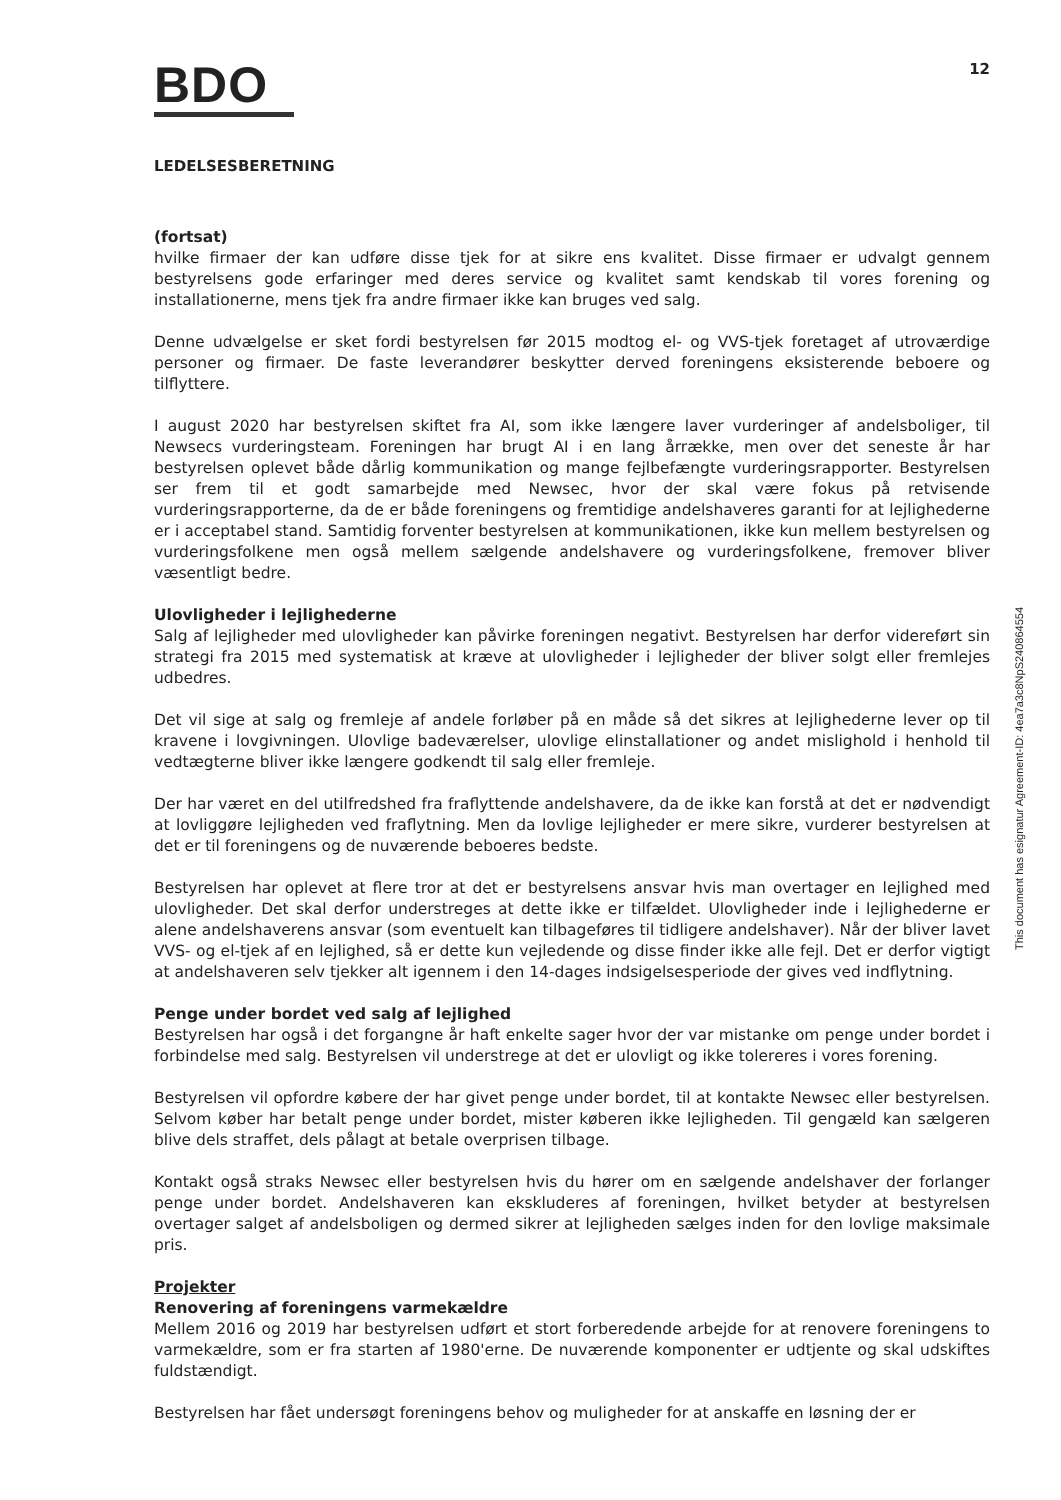BDO
12
LEDELSESBERETNING
(fortsat)
hvilke firmaer der kan udføre disse tjek for at sikre ens kvalitet. Disse firmaer er udvalgt gennem bestyrelsens gode erfaringer med deres service og kvalitet samt kendskab til vores forening og installationerne, mens tjek fra andre firmaer ikke kan bruges ved salg.
Denne udvælgelse er sket fordi bestyrelsen før 2015 modtog el- og VVS-tjek foretaget af utroværdige personer og firmaer. De faste leverandører beskytter derved foreningens eksisterende beboere og tilflyttere.
I august 2020 har bestyrelsen skiftet fra AI, som ikke længere laver vurderinger af andelsboliger, til Newsecs vurderingsteam. Foreningen har brugt AI i en lang årrække, men over det seneste år har bestyrelsen oplevet både dårlig kommunikation og mange fejlbefængte vurderingsrapporter. Bestyrelsen ser frem til et godt samarbejde med Newsec, hvor der skal være fokus på retvisende vurderingsrapporterne, da de er både foreningens og fremtidige andelshaveres garanti for at lejlighederne er i acceptabel stand. Samtidig forventer bestyrelsen at kommunikationen, ikke kun mellem bestyrelsen og vurderingsfolkene men også mellem sælgende andelshavere og vurderingsfolkene, fremover bliver væsentligt bedre.
Ulovligheder i lejlighederne
Salg af lejligheder med ulovligheder kan påvirke foreningen negativt. Bestyrelsen har derfor videreført sin strategi fra 2015 med systematisk at kræve at ulovligheder i lejligheder der bliver solgt eller fremlejes udbedres.
Det vil sige at salg og fremleje af andele forløber på en måde så det sikres at lejlighederne lever op til kravene i lovgivningen. Ulovlige badeværelser, ulovlige elinstallationer og andet mislighold i henhold til vedtægterne bliver ikke længere godkendt til salg eller fremleje.
Der har været en del utilfredshed fra fraflyttende andelshavere, da de ikke kan forstå at det er nødvendigt at lovliggøre lejligheden ved fraflytning. Men da lovlige lejligheder er mere sikre, vurderer bestyrelsen at det er til foreningens og de nuværende beboeres bedste.
Bestyrelsen har oplevet at flere tror at det er bestyrelsens ansvar hvis man overtager en lejlighed med ulovligheder. Det skal derfor understreges at dette ikke er tilfældet. Ulovligheder inde i lejlighederne er alene andelshaverens ansvar (som eventuelt kan tilbageføres til tidligere andelshaver). Når der bliver lavet VVS- og el-tjek af en lejlighed, så er dette kun vejledende og disse finder ikke alle fejl. Det er derfor vigtigt at andelshaveren selv tjekker alt igennem i den 14-dages indsigelsesperiode der gives ved indflytning.
Penge under bordet ved salg af lejlighed
Bestyrelsen har også i det forgangne år haft enkelte sager hvor der var mistanke om penge under bordet i forbindelse med salg. Bestyrelsen vil understrege at det er ulovligt og ikke tolereres i vores forening.
Bestyrelsen vil opfordre købere der har givet penge under bordet, til at kontakte Newsec eller bestyrelsen. Selvom køber har betalt penge under bordet, mister køberen ikke lejligheden. Til gengæld kan sælgeren blive dels straffet, dels pålagt at betale overprisen tilbage.
Kontakt også straks Newsec eller bestyrelsen hvis du hører om en sælgende andelshaver der forlanger penge under bordet. Andelshaveren kan ekskluderes af foreningen, hvilket betyder at bestyrelsen overtager salget af andelsboligen og dermed sikrer at lejligheden sælges inden for den lovlige maksimale pris.
Projekter
Renovering af foreningens varmekældre
Mellem 2016 og 2019 har bestyrelsen udført et stort forberedende arbejde for at renovere foreningens to varmekældre, som er fra starten af 1980'erne. De nuværende komponenter er udtjente og skal udskiftes fuldstændigt.
Bestyrelsen har fået undersøgt foreningens behov og muligheder for at anskaffe en løsning der er
This document has esignatur Agreement-ID: 4ea7a3c8NpS240864554